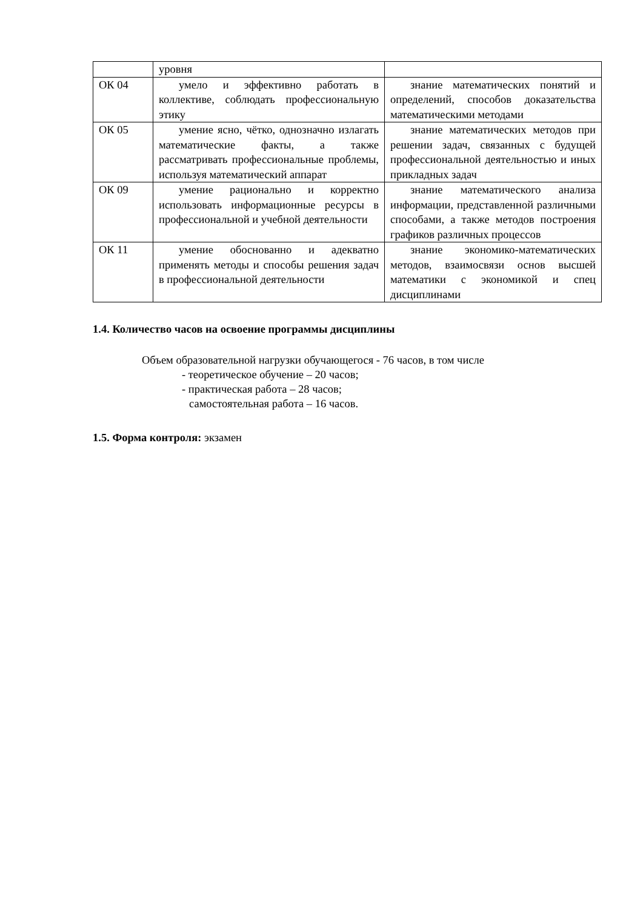| | уровня | |
| ОК 04 | умело и эффективно работать в коллективе, соблюдать профессиональную этику | знание математических понятий и определений, способов доказательства математическими методами |
| ОК 05 | умение ясно, чётко, однозначно излагать математические факты, а также рассматривать профессиональные проблемы, используя математический аппарат | знание математических методов при решении задач, связанных с будущей профессиональной деятельностью и иных прикладных задач |
| ОК 09 | умение рационально и корректно использовать информационные ресурсы в профессиональной и учебной деятельности | знание математического анализа информации, представленной различными способами, а также методов построения графиков различных процессов |
| ОК 11 | умение обоснованно и адекватно применять методы и способы решения задач в профессиональной деятельности | знание экономико-математических методов, взаимосвязи основ высшей математики с экономикой и спец дисциплинами |
1.4. Количество часов на освоение программы дисциплины
Объем образовательной нагрузки обучающегося - 76 часов, в том числе
- теоретическое обучение – 20 часов;
- практическая работа – 28 часов;
самостоятельная работа – 16 часов.
1.5. Форма контроля: экзамен